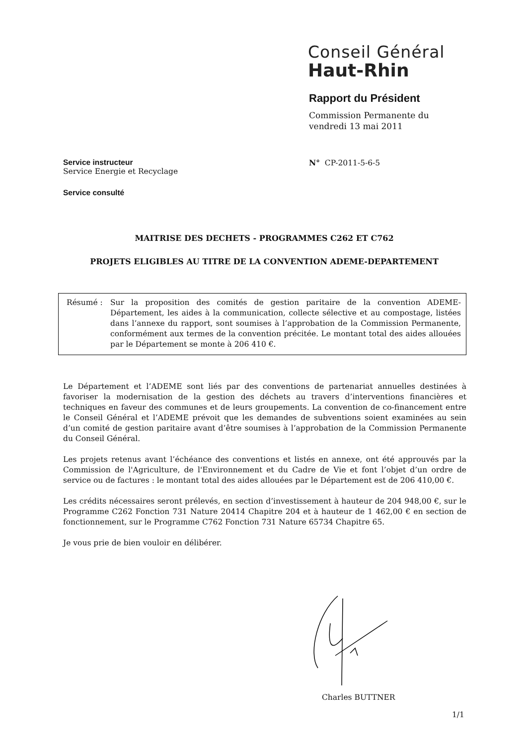Conseil Général
Haut-Rhin
Rapport du Président
Commission Permanente du
vendredi 13 mai 2011
Service instructeur
Service Energie et Recyclage
N° CP-2011-5-6-5
Service consulté
MAITRISE DES DECHETS - PROGRAMMES C262 ET C762
PROJETS ELIGIBLES AU TITRE DE LA CONVENTION ADEME-DEPARTEMENT
Résumé : Sur la proposition des comités de gestion paritaire de la convention ADEME-Département, les aides à la communication, collecte sélective et au compostage, listées dans l’annexe du rapport, sont soumises à l’approbation de la Commission Permanente, conformément aux termes de la convention précitée. Le montant total des aides allouées par le Département se monte à 206 410 €.
Le Département et l’ADEME sont liés par des conventions de partenariat annuelles destinées à favoriser la modernisation de la gestion des déchets au travers d’interventions financières et techniques en faveur des communes et de leurs groupements. La convention de co-financement entre le Conseil Général et l’ADEME prévoit que les demandes de subventions soient examinées au sein d’un comité de gestion paritaire avant d’être soumises à l’approbation de la Commission Permanente du Conseil Général.
Les projets retenus avant l’échéance des conventions et listés en annexe, ont été approuvés par la Commission de l'Agriculture, de l'Environnement et du Cadre de Vie et font l’objet d’un ordre de service ou de factures : le montant total des aides allouées par le Département est de 206 410,00 €.
Les crédits nécessaires seront prélevés, en section d’investissement à hauteur de 204 948,00 €, sur le Programme C262 Fonction 731 Nature 20414 Chapitre 204 et à hauteur de 1 462,00 € en section de fonctionnement, sur le Programme C762 Fonction 731 Nature 65734 Chapitre 65.
Je vous prie de bien vouloir en délibérer.
Charles BUTTNER
1/1